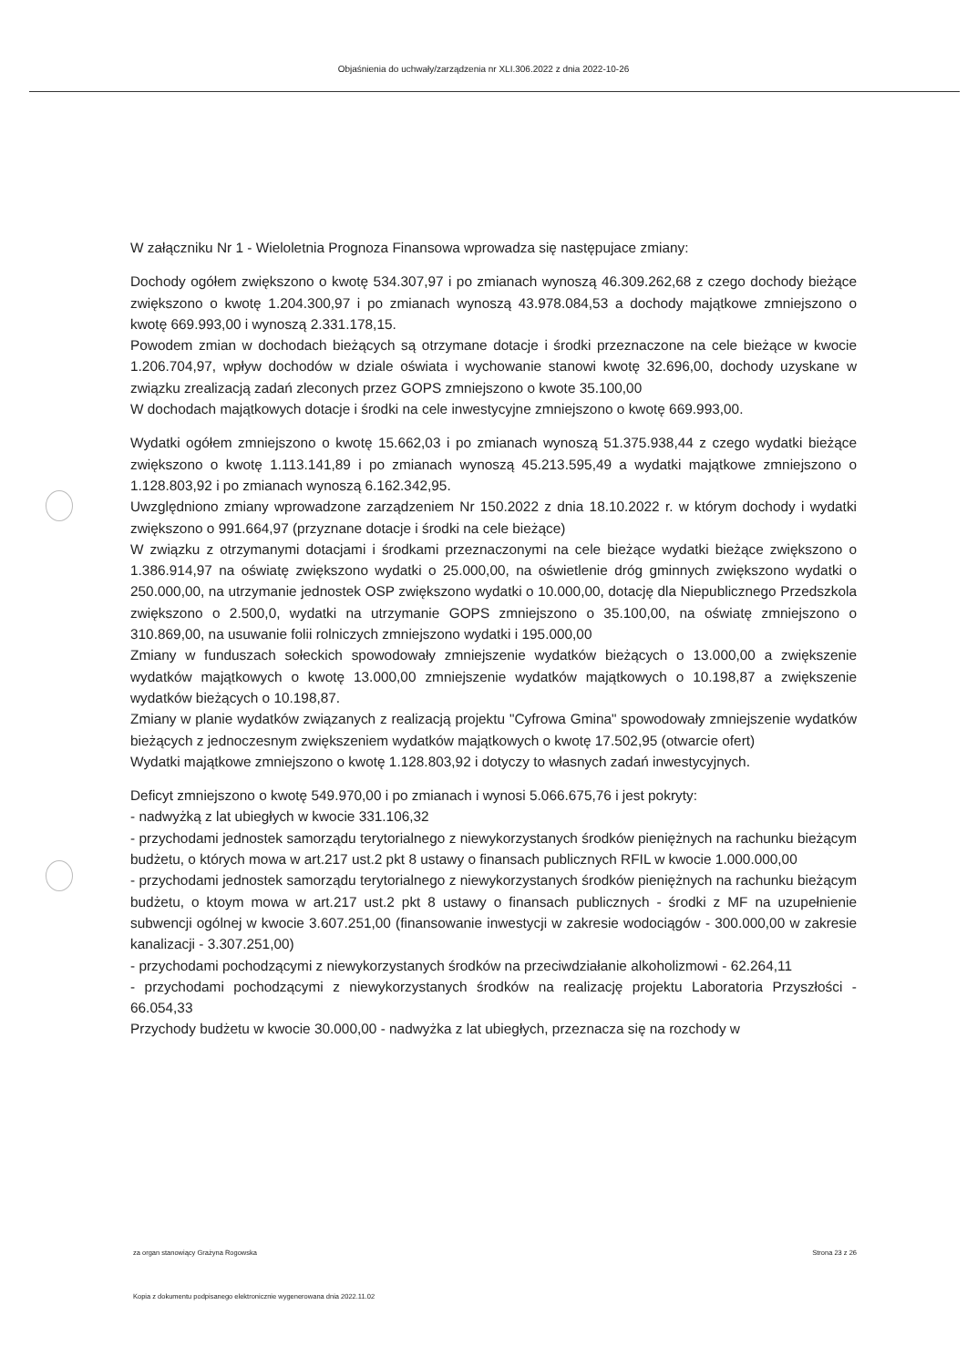Objaśnienia do uchwały/zarządzenia nr XLI.306.2022 z dnia 2022-10-26
W załączniku Nr 1 - Wieloletnia Prognoza Finansowa wprowadza się następujace zmiany:
Dochody ogółem zwiększono o kwotę 534.307,97 i po zmianach wynoszą 46.309.262,68 z czego dochody bieżące zwiększono o kwotę 1.204.300,97 i po zmianach wynoszą 43.978.084,53 a dochody majątkowe zmniejszono o kwotę 669.993,00 i wynoszą 2.331.178,15.
Powodem zmian w dochodach bieżących są otrzymane dotacje i środki przeznaczone na cele bieżące w kwocie 1.206.704,97, wpływ dochodów w dziale oświata i wychowanie stanowi kwotę 32.696,00, dochody uzyskane w związku zrealizacją zadań zleconych przez GOPS zmniejszono o kwote 35.100,00
W dochodach majątkowych dotacje i środki na cele inwestycyjne zmniejszono o kwotę 669.993,00.
Wydatki ogółem zmniejszono o kwotę 15.662,03 i po zmianach wynoszą 51.375.938,44 z czego wydatki bieżące zwiększono o kwotę 1.113.141,89 i po zmianach wynoszą 45.213.595,49 a wydatki majątkowe zmniejszono o 1.128.803,92 i po zmianach wynoszą 6.162.342,95.
Uwzględniono zmiany wprowadzone zarządzeniem Nr 150.2022 z dnia 18.10.2022 r. w którym dochody i wydatki zwiększono o 991.664,97 (przyznane dotacje i środki na cele bieżące)
W związku z otrzymanymi dotacjami i środkami przeznaczonymi na cele bieżące wydatki bieżące zwiększono o 1.386.914,97 na oświatę zwiększono wydatki o 25.000,00, na oświetlenie dróg gminnych zwiększono wydatki o 250.000,00, na utrzymanie jednostek OSP zwiększono wydatki o 10.000,00, dotację dla Niepublicznego Przedszkola zwiększono o 2.500,0, wydatki na utrzymanie GOPS zmniejszono o 35.100,00, na oświatę zmniejszono o 310.869,00, na usuwanie folii rolniczych zmniejszono wydatki i 195.000,00
Zmiany w funduszach sołeckich spowodowały zmniejszenie wydatków bieżących o 13.000,00 a zwiększenie wydatków majątkowych o kwotę 13.000,00 zmniejszenie wydatków majątkowych o 10.198,87 a zwiększenie wydatków bieżących o 10.198,87.
Zmiany w planie wydatków związanych z realizacją projektu "Cyfrowa Gmina" spowodowały zmniejszenie wydatków bieżących z jednoczesnym zwiększeniem wydatków majątkowych o kwotę 17.502,95 (otwarcie ofert)
Wydatki majątkowe zmniejszono o kwotę 1.128.803,92 i dotyczy to własnych zadań inwestycyjnych.
Deficyt zmniejszono o kwotę 549.970,00 i po zmianach i wynosi 5.066.675,76 i jest pokryty:
- nadwyżką z lat ubiegłych w kwocie 331.106,32
- przychodami jednostek samorządu terytorialnego z niewykorzystanych środków pieniężnych na rachunku bieżącym budżetu, o których mowa w art.217 ust.2 pkt 8 ustawy o finansach publicznych RFIL w kwocie 1.000.000,00
- przychodami jednostek samorządu terytorialnego z niewykorzystanych środków pieniężnych na rachunku bieżącym budżetu, o ktoym mowa w art.217 ust.2 pkt 8 ustawy o finansach publicznych - środki z MF na uzupełnienie subwencji ogólnej w kwocie 3.607.251,00 (finansowanie inwestycji w zakresie wodociągów - 300.000,00 w zakresie kanalizacji - 3.307.251,00)
- przychodami pochodzącymi z niewykorzystanych środków na przeciwdziałanie alkoholizmowi - 62.264,11
- przychodami pochodzącymi z niewykorzystanych środków na realizację projektu Laboratoria Przyszłości - 66.054,33
Przychody budżetu w kwocie 30.000,00 - nadwyżka z lat ubiegłych, przeznacza się na rozchody w
za organ stanowiący Grażyna Rogowska Strona 23 z 26
Kopia z dokumentu podpisanego elektronicznie wygenerowana dnia 2022.11.02